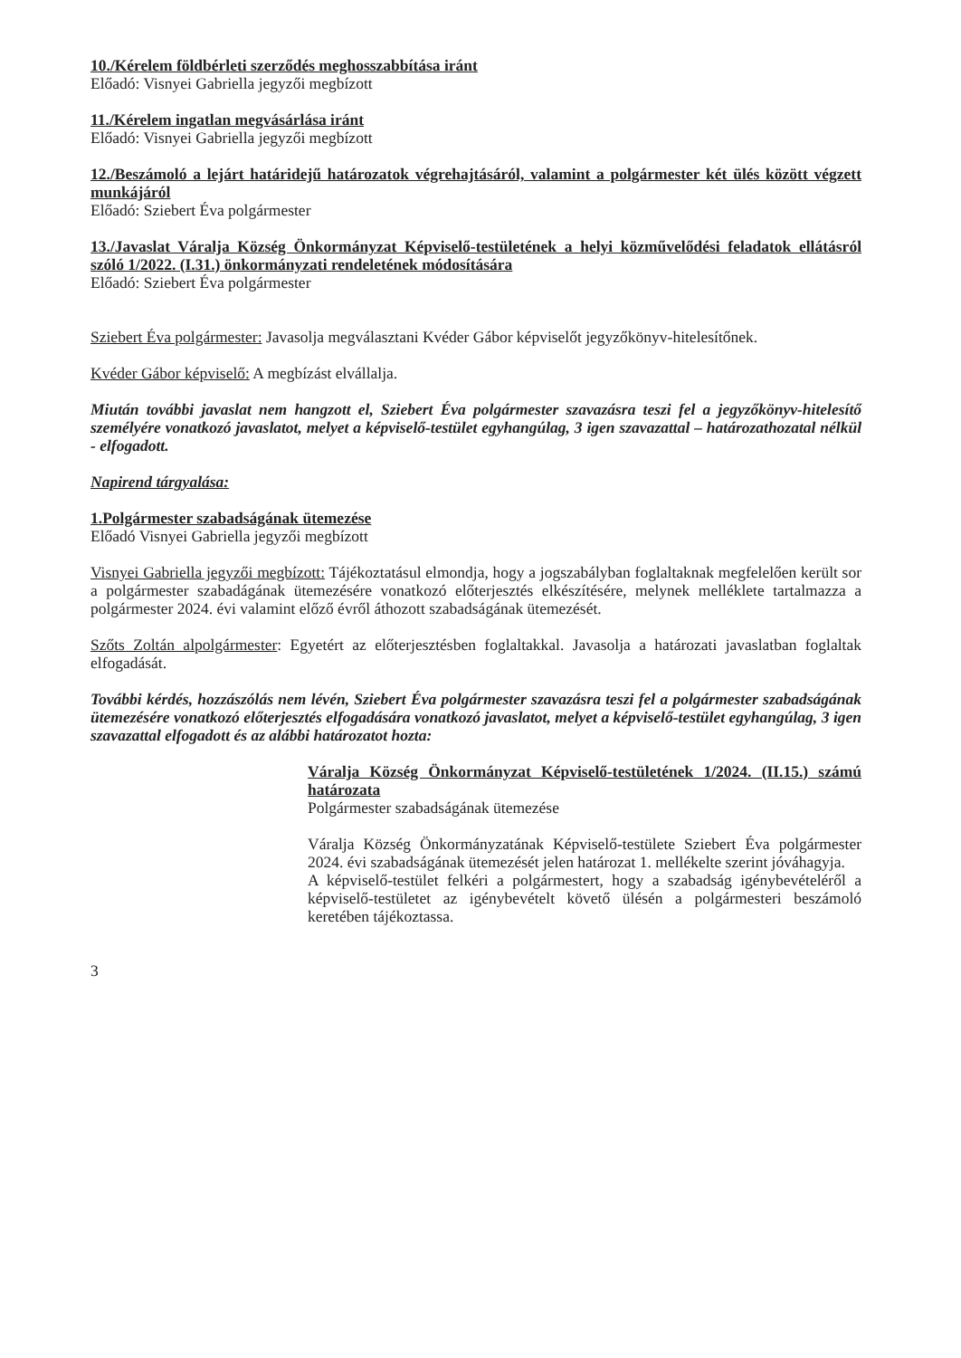10./Kérelem földbérleti szerződés meghosszabbítása iránt
Előadó: Visnyei Gabriella jegyzői megbízott
11./Kérelem ingatlan megvásárlása iránt
Előadó: Visnyei Gabriella jegyzői megbízott
12./Beszámoló a lejárt határidejű határozatok végrehajtásáról, valamint a polgármester két ülés között végzett munkájáról
Előadó: Sziebert Éva polgármester
13./Javaslat Váralja Község Önkormányzat Képviselő-testületének a helyi közművelődési feladatok ellátásról szóló 1/2022. (I.31.) önkormányzati rendeletének módosítására
Előadó: Sziebert Éva polgármester
Sziebert Éva polgármester: Javasolja megválasztani Kvéder Gábor képviselőt jegyzőkönyv-hitelesítőnek.
Kvéder Gábor képviselő: A megbízást elvállalja.
Miután további javaslat nem hangzott el, Sziebert Éva polgármester szavazásra teszi fel a jegyzőkönyv-hitelesítő személyére vonatkozó javaslatot, melyet a képviselő-testület egyhangúlag, 3 igen szavazattal – határozathozatal nélkül - elfogadott.
Napirend tárgyalása:
1.Polgármester szabadságának ütemezése
Előadó Visnyei Gabriella jegyzői megbízott
Visnyei Gabriella jegyzői megbízott: Tájékoztatásul elmondja, hogy a jogszabályban foglaltaknak megfelelően került sor a polgármester szabadágának ütemezésére vonatkozó előterjesztés elkészítésére, melynek melléklete tartalmazza a polgármester 2024. évi valamint előző évről áthozott szabadságának ütemezését.
Szőts Zoltán alpolgármester: Egyetért az előterjesztésben foglaltakkal. Javasolja a határozati javaslatban foglaltak elfogadását.
További kérdés, hozzászólás nem lévén, Sziebert Éva polgármester szavazásra teszi fel a polgármester szabadságának ütemezésére vonatkozó előterjesztés elfogadására vonatkozó javaslatot, melyet a képviselő-testület egyhangúlag, 3 igen szavazattal elfogadott és az alábbi határozatot hozta:
Váralja Község Önkormányzat Képviselő-testületének 1/2024. (II.15.) számú határozata
Polgármester szabadságának ütemezése
Váralja Község Önkormányzatának Képviselő-testülete Sziebert Éva polgármester 2024. évi szabadságának ütemezését jelen határozat 1. mellékelte szerint jóváhagyja.
A képviselő-testület felkéri a polgármestert, hogy a szabadság igénybevételéről a képviselő-testületet az igénybevételt követő ülésén a polgármesteri beszámoló keretében tájékoztassa.
3